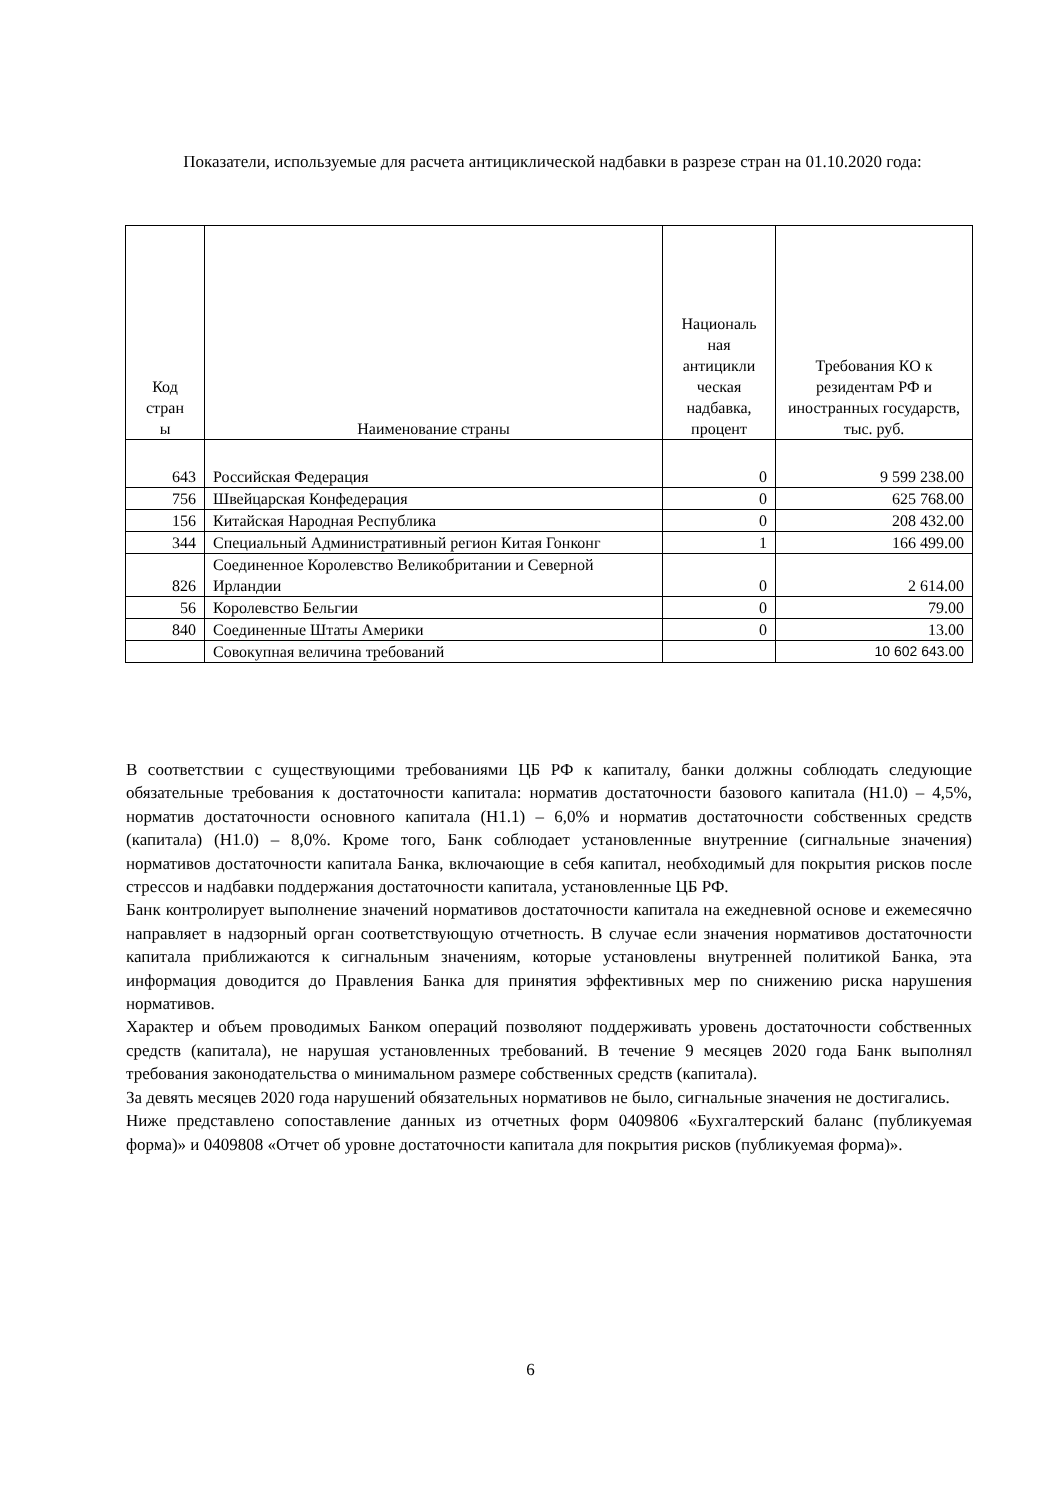Показатели, используемые для расчета антициклической надбавки в разрезе стран на 01.10.2020 года:
| Код стран ы | Наименование страны | Националь ная антицикли ческая надбавка, процент | Требования КО к резидентам РФ и иностранных государств, тыс. руб. |
| --- | --- | --- | --- |
| 643 | Российская Федерация | 0 | 9 599 238.00 |
| 756 | Швейцарская Конфедерация | 0 | 625 768.00 |
| 156 | Китайская Народная Республика | 0 | 208 432.00 |
| 344 | Специальный Административный регион Китая Гонконг | 1 | 166 499.00 |
| 826 | Соединенное Королевство Великобритании и Северной Ирландии | 0 | 2 614.00 |
| 56 | Королевство Бельгии | 0 | 79.00 |
| 840 | Соединенные Штаты Америки | 0 | 13.00 |
| | Совокупная величина требований | | 10 602 643.00 |
В соответствии с существующими требованиями ЦБ РФ к капиталу, банки должны соблюдать следующие обязательные требования к достаточности капитала: норматив достаточности базового капитала (Н1.0) – 4,5%, норматив достаточности основного капитала (Н1.1) – 6,0% и норматив достаточности собственных средств (капитала) (Н1.0) – 8,0%. Кроме того, Банк соблюдает установленные внутренние (сигнальные значения) нормативов достаточности капитала Банка, включающие в себя капитал, необходимый для покрытия рисков после стрессов и надбавки поддержания достаточности капитала, установленные ЦБ РФ.
Банк контролирует выполнение значений нормативов достаточности капитала на ежедневной основе и ежемесячно направляет в надзорный орган соответствующую отчетность. В случае если значения нормативов достаточности капитала приближаются к сигнальным значениям, которые установлены внутренней политикой Банка, эта информация доводится до Правления Банка для принятия эффективных мер по снижению риска нарушения нормативов.
Характер и объем проводимых Банком операций позволяют поддерживать уровень достаточности собственных средств (капитала), не нарушая установленных требований. В течение 9 месяцев 2020 года Банк выполнял требования законодательства о минимальном размере собственных средств (капитала).
За девять месяцев 2020 года нарушений обязательных нормативов не было, сигнальные значения не достигались.
Ниже представлено сопоставление данных из отчетных форм 0409806 «Бухгалтерский баланс (публикуемая форма)» и 0409808 «Отчет об уровне достаточности капитала для покрытия рисков (публикуемая форма)».
6